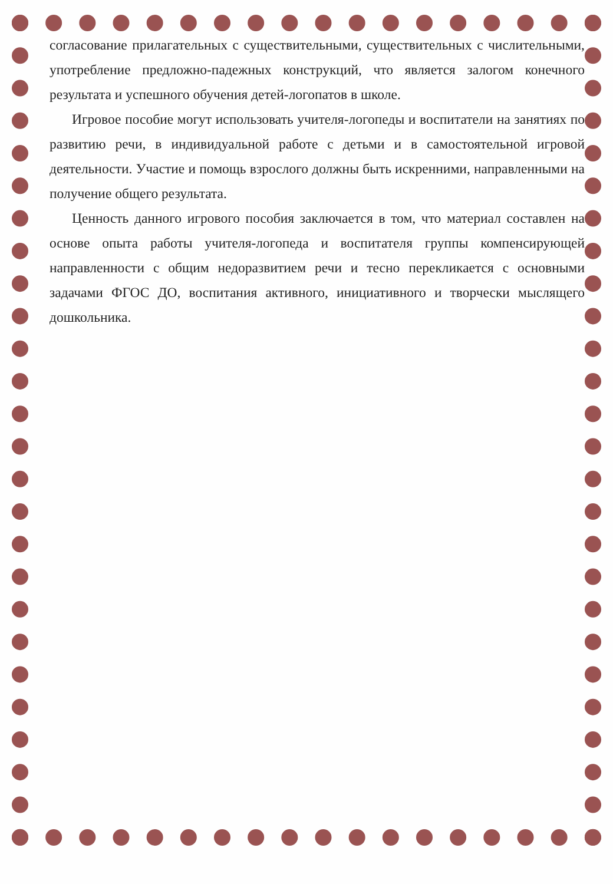согласование прилагательных с существительными, существительных с числительными, употребление предложно-падежных конструкций, что является залогом конечного результата и успешного обучения детей-логопатов в школе.
Игровое пособие могут использовать учителя-логопеды и воспитатели на занятиях по развитию речи, в индивидуальной работе с детьми и в самостоятельной игровой деятельности. Участие и помощь взрослого должны быть искренними, направленными на получение общего результата.
Ценность данного игрового пособия заключается в том, что материал составлен на основе опыта работы учителя-логопеда и воспитателя группы компенсирующей направленности с общим недоразвитием речи и тесно перекликается с основными задачами ФГОС ДО, воспитания активного, инициативного и творчески мыслящего дошкольника.